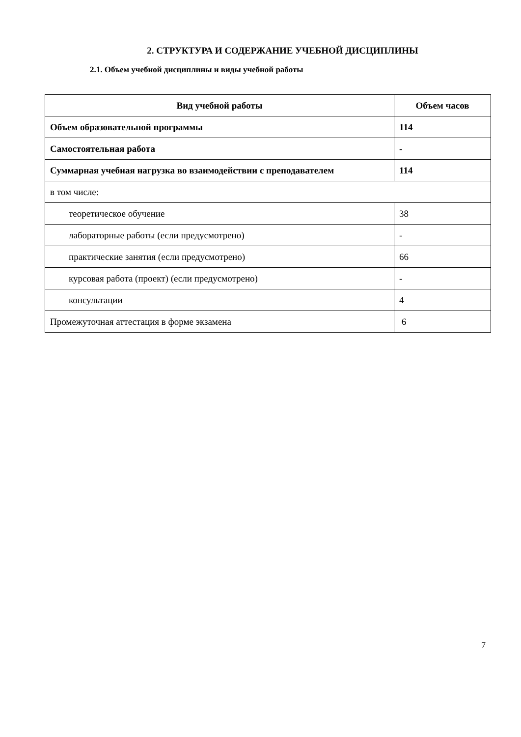2. СТРУКТУРА И СОДЕРЖАНИЕ УЧЕБНОЙ ДИСЦИПЛИНЫ
2.1. Объем учебной дисциплины и виды учебной работы
| Вид учебной работы | Объем часов |
| --- | --- |
| Объем образовательной программы | 114 |
| Самостоятельная работа | - |
| Суммарная учебная нагрузка во взаимодействии с преподавателем | 114 |
| в том числе: | |
| теоретическое обучение | 38 |
| лабораторные работы (если предусмотрено) | - |
| практические занятия (если предусмотрено) | 66 |
| курсовая работа (проект) (если предусмотрено) | - |
| консультации | 4 |
| Промежуточная аттестация в форме экзамена | 6 |
7